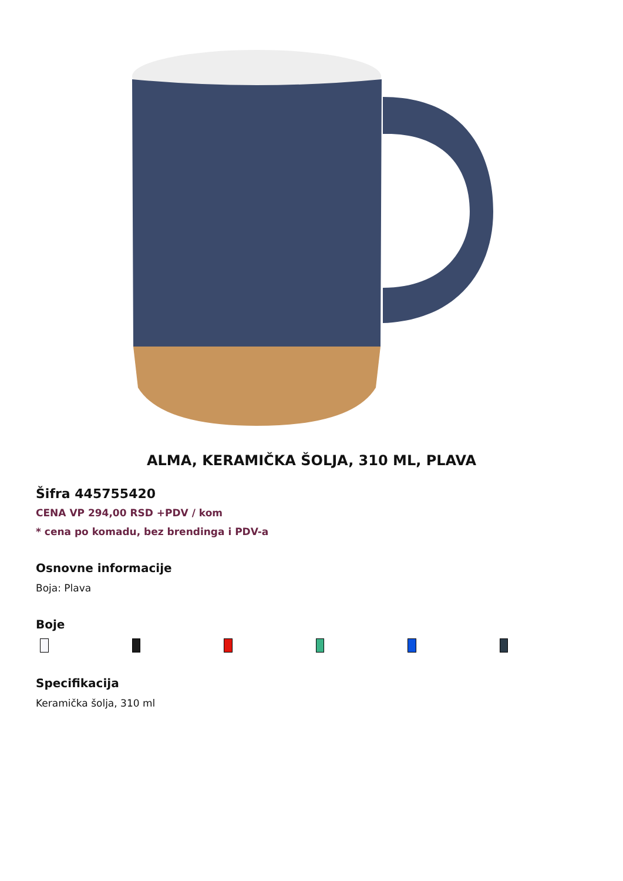ALMA, KERAMIČKA ŠOLJA, 310 ML, PLAVA
Šifra 445755420
CENA VP 294,00 RSD +PDV / kom
* cena po komadu, bez brendinga i PDV-a
Osnovne informacije
Boja: Plava
Boje
Specifikacija
Keramička šolja, 310 ml